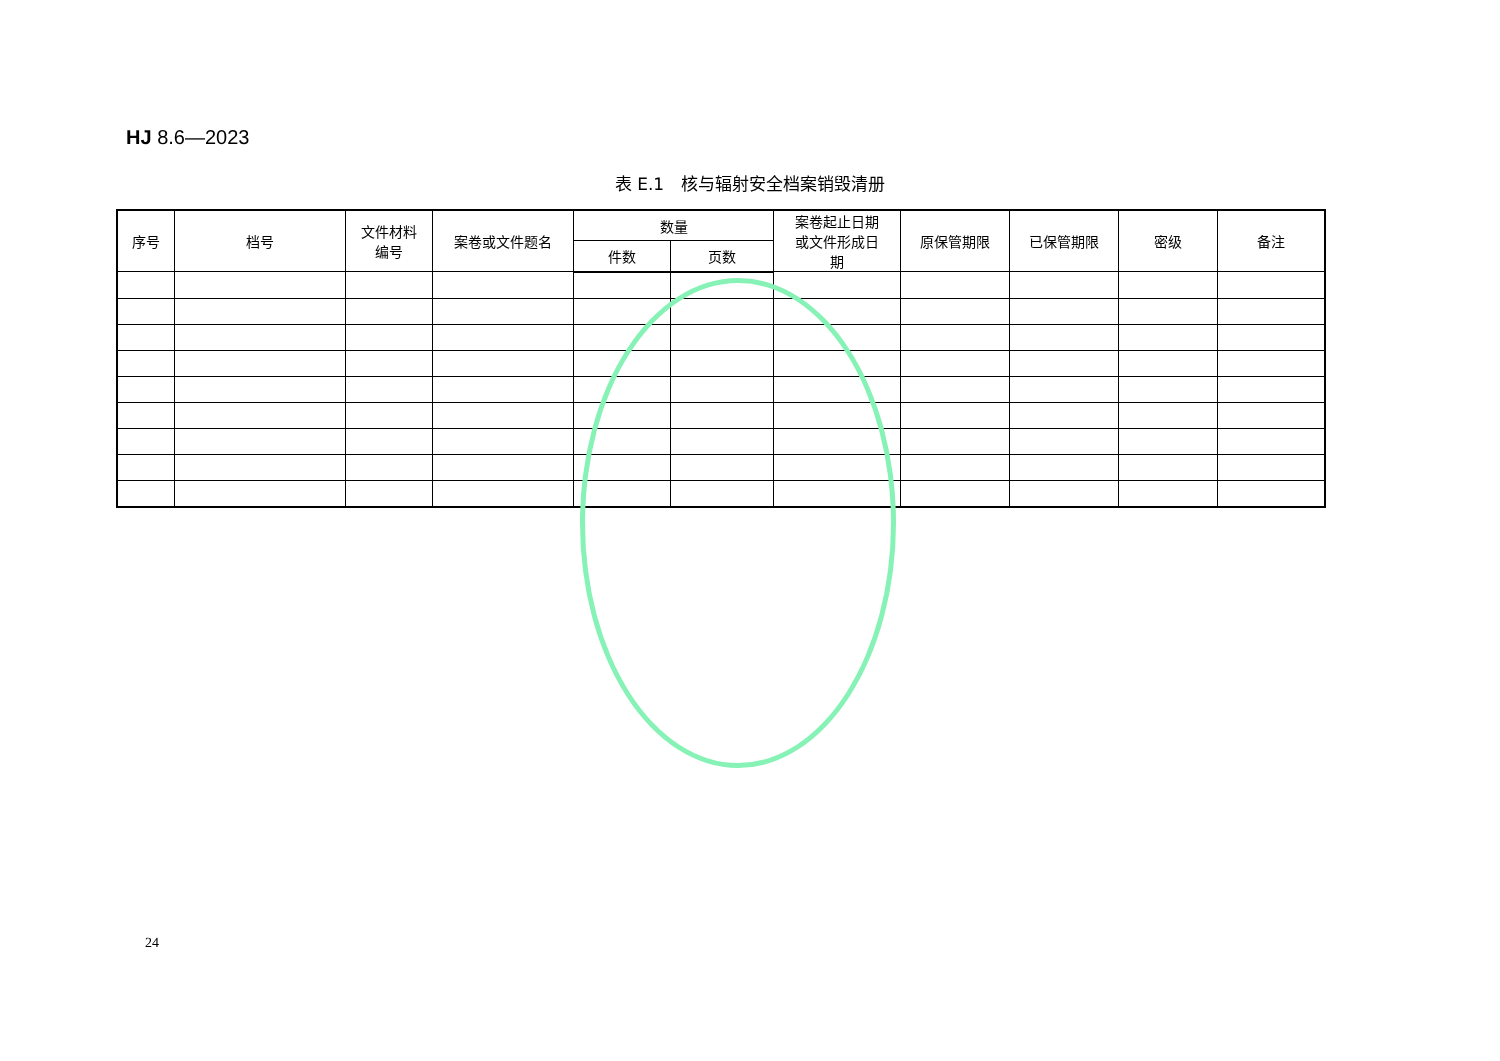HJ 8.6—2023
表 E.1　核与辐射安全档案销毁清册
| 序号 | 档号 | 文件材料 编号 | 案卷或文件题名 | 数量 | | 案卷起止日期 或文件形成日 期 | 原保管期限 | 已保管期限 | 密级 | 备注 |
| --- | --- | --- | --- | --- | --- | --- | --- | --- | --- | --- |
| | | | | 件数 | 页数 | | | | | |
24